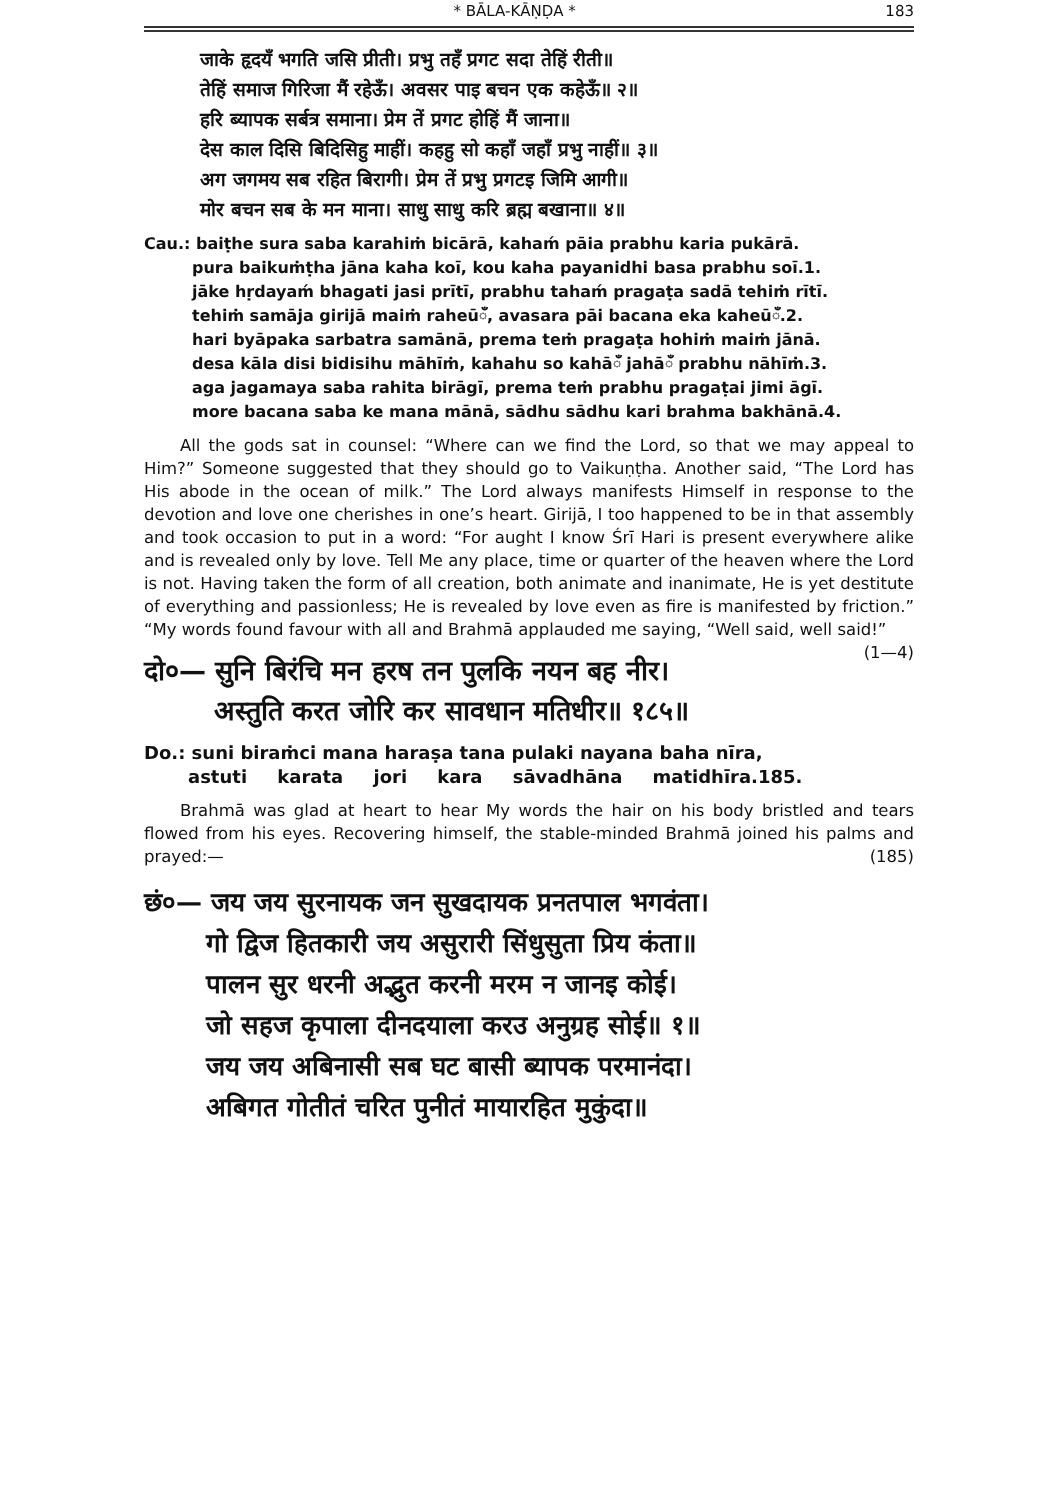* BĀLA-KĀṆḌA * 183
जाके हृदयँ भगति जसि प्रीती। प्रभु तहँ प्रगट सदा तेहिं रीती॥
तेहिं समाज गिरिजा मैं रहेऊँ। अवसर पाइ बचन एक कहेऊँ॥ २॥
हरि ब्यापक सर्बत्र समाना। प्रेम तें प्रगट होहिं मैं जाना॥
देस काल दिसि बिदिसिहु माहीं। कहहु सो कहाँ जहाँ प्रभु नाहीं॥ ३॥
अग जगमय सब रहित बिरागी। प्रेम तें प्रभु प्रगटइ जिमि आगी॥
मोर बचन सब के मन माना। साधु साधु करि ब्रह्म बखाना॥ ४॥
Cau.: baiṭhe sura saba karahiṁ bicārā, kahaḿ pāia prabhu karia pukārā.
pura baikuṁṭha jāna kaha koī, kou kaha payanidhi basa prabhu soī.1.
jāke hṛdayaḿ bhagati jasi prītī, prabhu tahaḿ pragaṭa sadā tehiṁ rītī.
tehiṁ samāja girijā maiṁ raheūँ, avasara pāi bacana eka kaheūँ.2.
hari byāpaka sarbatra samānā, prema teṁ pragaṭa hohiṁ maiṁ jānā.
desa kāla disi bidisihu māhīṁ, kahahu so kahāँ jahāँ prabhu nāhīṁ.3.
aga jagamaya saba rahita birāgī, prema teṁ prabhu pragaṭai jimi āgī.
more bacana saba ke mana mānā, sādhu sādhu kari brahma bakhānā.4.
All the gods sat in counsel: “Where can we find the Lord, so that we may appeal to Him?” Someone suggested that they should go to Vaikuṇṭha. Another said, “The Lord has His abode in the ocean of milk.” The Lord always manifests Himself in response to the devotion and love one cherishes in one’s heart. Girijā, I too happened to be in that assembly and took occasion to put in a word: “For aught I know Śrī Hari is present everywhere alike and is revealed only by love. Tell Me any place, time or quarter of the heaven where the Lord is not. Having taken the form of all creation, both animate and inanimate, He is yet destitute of everything and passionless; He is revealed by love even as fire is manifested by friction.” “My words found favour with all and Brahmā applauded me saying, “Well said, well said!” (1—4)
दो०— सुनि बिरंचि मन हरष तन पुलकि नयन बह नीर।
अस्तुति करत जोरि कर सावधान मतिधीर॥ १८५॥
Do.: suni biraṁci mana haraṣa tana pulaki nayana baha nīra,
astuti karata jori kara sāvadhāna matidhīra.185.
Brahmā was glad at heart to hear My words the hair on his body bristled and tears flowed from his eyes. Recovering himself, the stable-minded Brahmā joined his palms and prayed:— (185)
छं०— जय जय सुरनायक जन सुखदायक प्रनतपाल भगवंता।
गो द्विज हितकारी जय असुरारी सिंधुसुता प्रिय कंता॥
पालन सुर धरनी अद्भुत करनी मरम न जानइ कोई।
जो सहज कृपाला दीनदयाला करउ अनुग्रह सोई॥ १॥
जय जय अबिनासी सब घट बासी ब्यापक परमानंदा।
अबिगत गोतीतं चरित पुनीतं मायारहित मुकुंदा॥